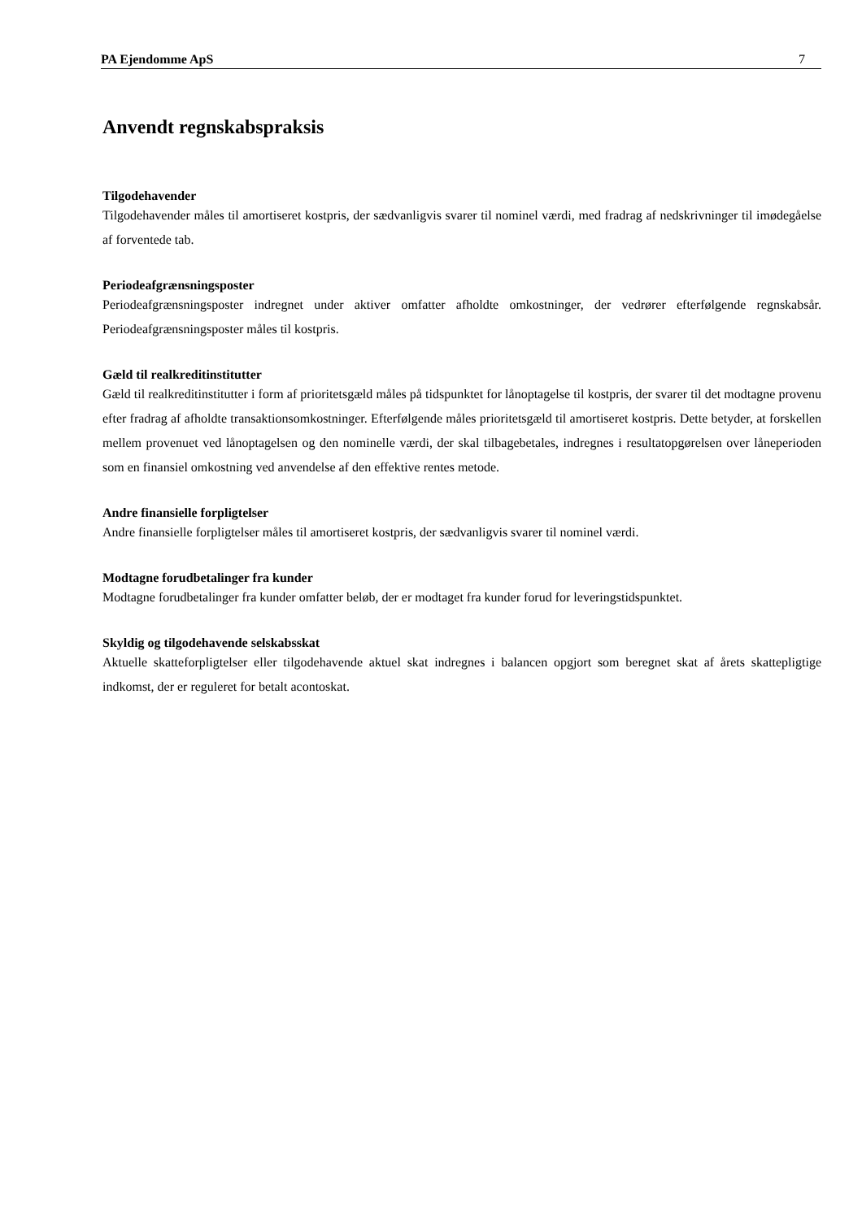PA Ejendomme ApS 7
Anvendt regnskabspraksis
Tilgodehavender
Tilgodehavender måles til amortiseret kostpris, der sædvanligvis svarer til nominel værdi, med fradrag af nedskrivninger til imødegåelse af forventede tab.
Periodeafgrænsningsposter
Periodeafgrænsningsposter indregnet under aktiver omfatter afholdte omkostninger, der vedrører efterfølgende regnskabsår. Periodeafgrænsningsposter måles til kostpris.
Gæld til realkreditinstitutter
Gæld til realkreditinstitutter i form af prioritetsgæld måles på tidspunktet for lånoptagelse til kostpris, der svarer til det modtagne provenu efter fradrag af afholdte transaktionsomkostninger. Efterfølgende måles prioritetsgæld til amortiseret kostpris. Dette betyder, at forskellen mellem provenuet ved lånoptagelsen og den nominelle værdi, der skal tilbagebetales, indregnes i resultatopgørelsen over låneperioden som en finansiel omkostning ved anvendelse af den effektive rentes metode.
Andre finansielle forpligtelser
Andre finansielle forpligtelser måles til amortiseret kostpris, der sædvanligvis svarer til nominel værdi.
Modtagne forudbetalinger fra kunder
Modtagne forudbetalinger fra kunder omfatter beløb, der er modtaget fra kunder forud for leveringstidspunktet.
Skyldig og tilgodehavende selskabsskat
Aktuelle skatteforpligtelser eller tilgodehavende aktuel skat indregnes i balancen opgjort som beregnet skat af årets skattepligtige indkomst, der er reguleret for betalt acontoskat.